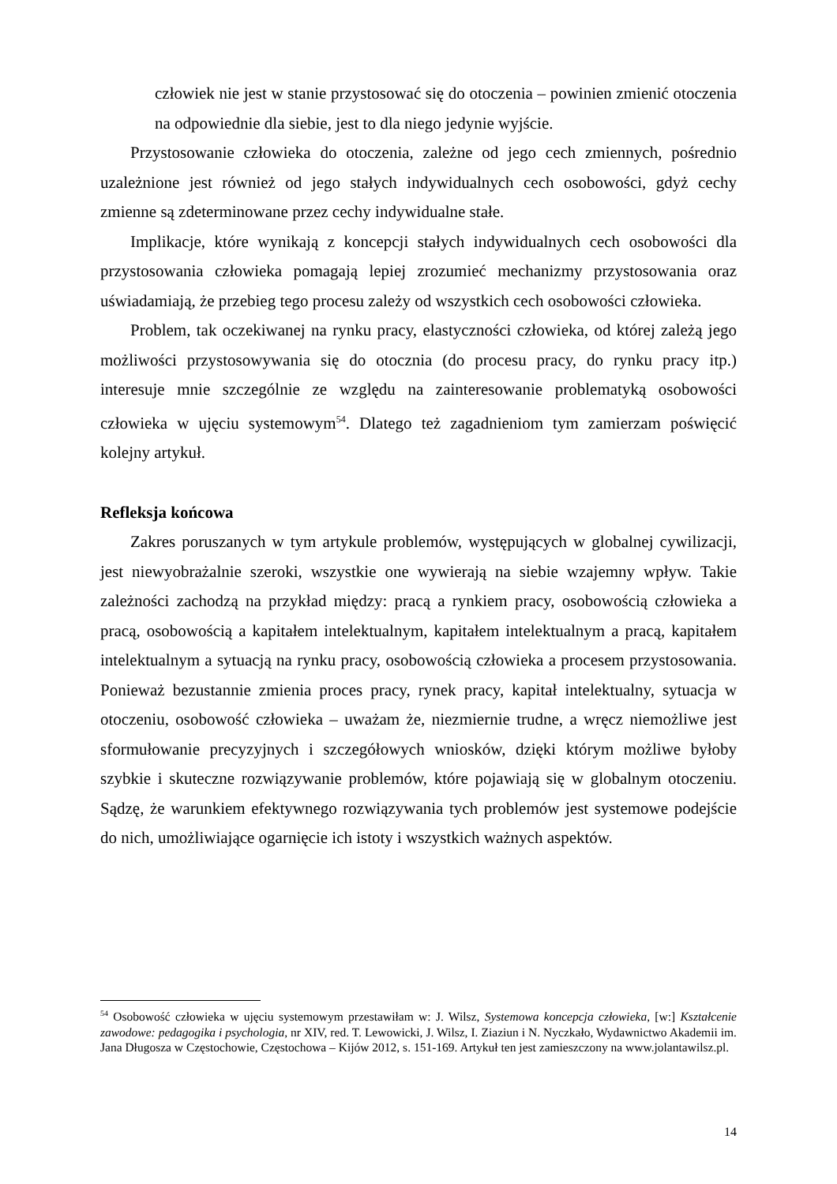człowiek nie jest w stanie przystosować się do otoczenia – powinien zmienić otoczenia na odpowiednie dla siebie, jest to dla niego jedynie wyjście.
Przystosowanie człowieka do otoczenia, zależne od jego cech zmiennych, pośrednio uzależnione jest również od jego stałych indywidualnych cech osobowości, gdyż cechy zmienne są zdeterminowane przez cechy indywidualne stałe.
Implikacje, które wynikają z koncepcji stałych indywidualnych cech osobowości dla przystosowania człowieka pomagają lepiej zrozumieć mechanizmy przystosowania oraz uświadamiają, że przebieg tego procesu zależy od wszystkich cech osobowości człowieka.
Problem, tak oczekiwanej na rynku pracy, elastyczności człowieka, od której zależą jego możliwości przystosowywania się do otocznia (do procesu pracy, do rynku pracy itp.) interesuje mnie szczególnie ze względu na zainteresowanie problematyką osobowości człowieka w ujęciu systemowym<sup>54</sup>. Dlatego też zagadnieniom tym zamierzam poświęcić kolejny artykuł.
Refleksja końcowa
Zakres poruszanych w tym artykule problemów, występujących w globalnej cywilizacji, jest niewyobrażalnie szeroki, wszystkie one wywierają na siebie wzajemny wpływ. Takie zależności zachodzą na przykład między: pracą a rynkiem pracy, osobowością człowieka a pracą, osobowością a kapitałem intelektualnym, kapitałem intelektualnym a pracą, kapitałem intelektualnym a sytuacją na rynku pracy, osobowością człowieka a procesem przystosowania. Ponieważ bezustannie zmienia proces pracy, rynek pracy, kapitał intelektualny, sytuacja w otoczeniu, osobowość człowieka – uważam że, niezmiernie trudne, a wręcz niemożliwe jest sformułowanie precyzyjnych i szczegółowych wniosków, dzięki którym możliwe byłoby szybkie i skuteczne rozwiązywanie problemów, które pojawiają się w globalnym otoczeniu. Sądzę, że warunkiem efektywnego rozwiązywania tych problemów jest systemowe podejście do nich, umożliwiające ogarnięcie ich istoty i wszystkich ważnych aspektów.
<sup>54</sup> Osobowość człowieka w ujęciu systemowym przestawiłam w: J. Wilsz, Systemowa koncepcja człowieka, [w:] Kształcenie zawodowe: pedagogika i psychologia, nr XIV, red. T. Lewowicki, J. Wilsz, I. Ziaziun i N. Nyczkało, Wydawnictwo Akademii im. Jana Długosza w Częstochowie, Częstochowa – Kijów 2012, s. 151-169. Artykuł ten jest zamieszczony na www.jolantawilsz.pl.
14